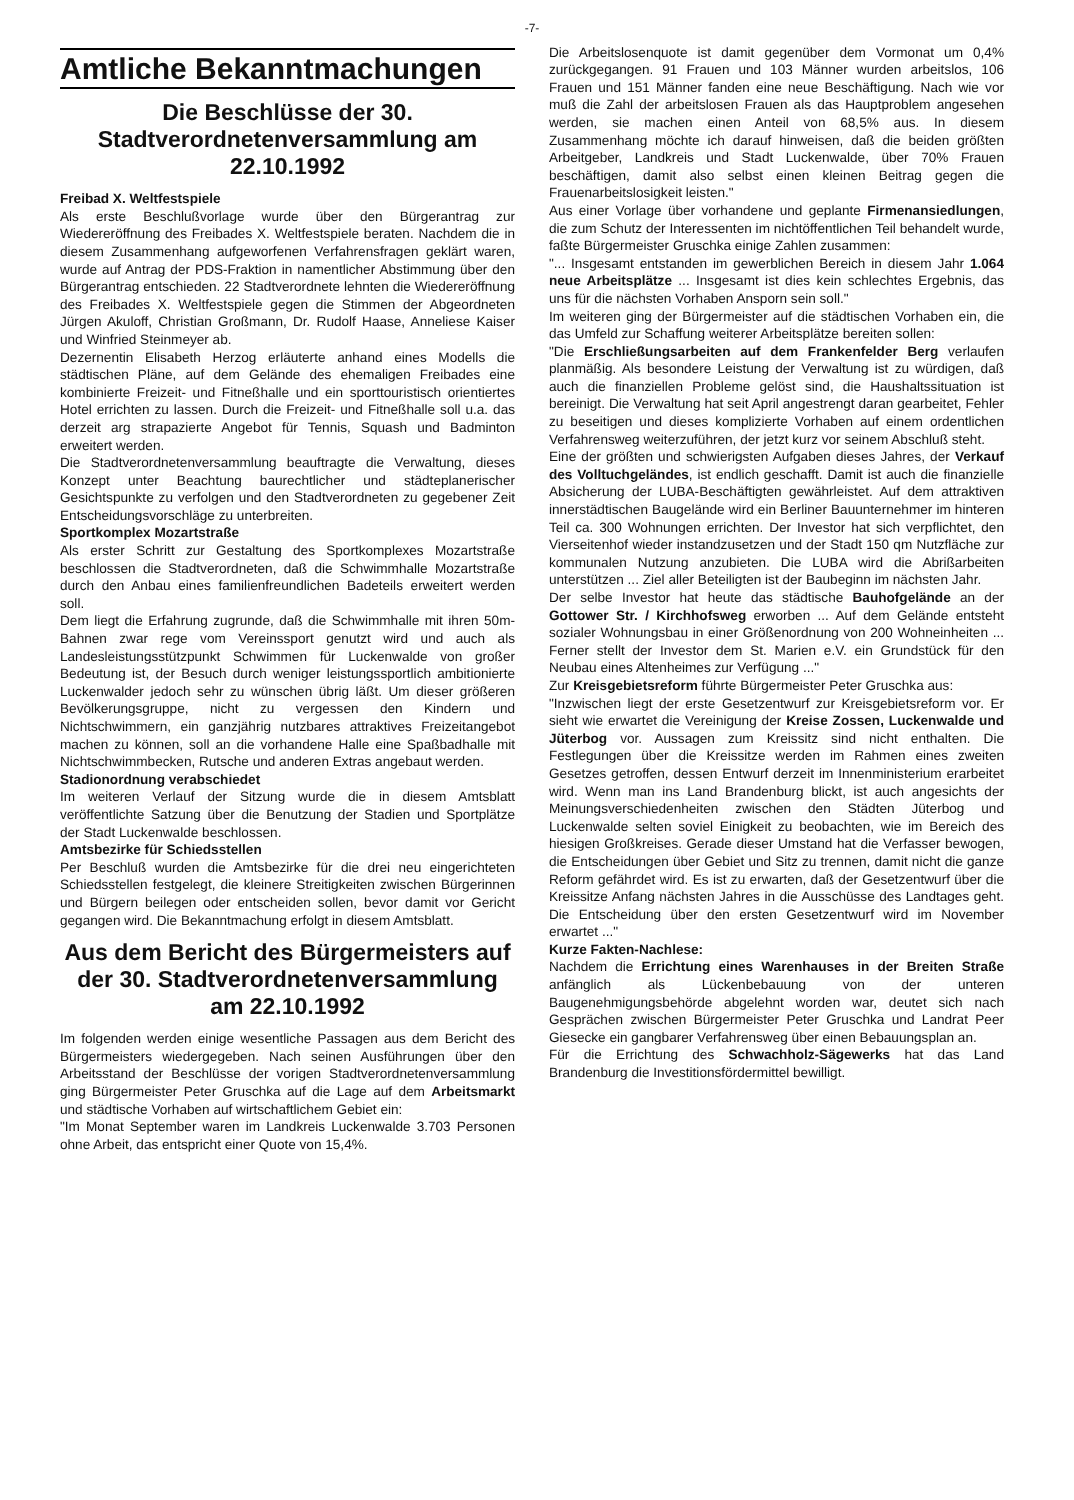-7-
Amtliche Bekanntmachungen
Die Beschlüsse der 30. Stadtverordnetenversammlung am 22.10.1992
Freibad X. Weltfestspiele
Als erste Beschlußvorlage wurde über den Bürgerantrag zur Wiedereröffnung des Freibades X. Weltfestspiele beraten. Nachdem die in diesem Zusammenhang aufgeworfenen Verfahrensfragen geklärt waren, wurde auf Antrag der PDS-Fraktion in namentlicher Abstimmung über den Bürgerantrag entschieden. 22 Stadtverordnete lehnten die Wiedereröffnung des Freibades X. Weltfestspiele gegen die Stimmen der Abgeordneten Jürgen Akuloff, Christian Großmann, Dr. Rudolf Haase, Anneliese Kaiser und Winfried Steinmeyer ab.
Dezernentin Elisabeth Herzog erläuterte anhand eines Modells die städtischen Pläne, auf dem Gelände des ehemaligen Freibades eine kombinierte Freizeit- und Fitneßhalle und ein sporttouristisch orientiertes Hotel errichten zu lassen. Durch die Freizeit- und Fitneßhalle soll u.a. das derzeit arg strapazierte Angebot für Tennis, Squash und Badminton erweitert werden.
Die Stadtverordnetenversammlung beauftragte die Verwaltung, dieses Konzept unter Beachtung baurechtlicher und städteplanerischer Gesichtspunkte zu verfolgen und den Stadtverordneten zu gegebener Zeit Entscheidungsvorschläge zu unterbreiten.
Sportkomplex Mozartstraße
Als erster Schritt zur Gestaltung des Sportkomplexes Mozartstraße beschlossen die Stadtverordneten, daß die Schwimmhalle Mozartstraße durch den Anbau eines familienfreundlichen Badeteils erweitert werden soll.
Dem liegt die Erfahrung zugrunde, daß die Schwimmhalle mit ihren 50m-Bahnen zwar rege vom Vereinssport genutzt wird und auch als Landesleistungsstützpunkt Schwimmen für Luckenwalde von großer Bedeutung ist, der Besuch durch weniger leistungssportlich ambitionierte Luckenwalder jedoch sehr zu wünschen übrig läßt. Um dieser größeren Bevölkerungsgruppe, nicht zu vergessen den Kindern und Nichtschwimmern, ein ganzjährig nutzbares attraktives Freizeitangebot machen zu können, soll an die vorhandene Halle eine Spaßbadhalle mit Nichtschwimmbecken, Rutsche und anderen Extras angebaut werden.
Stadionordnung verabschiedet
Im weiteren Verlauf der Sitzung wurde die in diesem Amtsblatt veröffentlichte Satzung über die Benutzung der Stadien und Sportplätze der Stadt Luckenwalde beschlossen.
Amtsbezirke für Schiedsstellen
Per Beschluß wurden die Amtsbezirke für die drei neu eingerichteten Schiedsstellen festgelegt, die kleinere Streitigkeiten zwischen Bürgerinnen und Bürgern beilegen oder entscheiden sollen, bevor damit vor Gericht gegangen wird. Die Bekanntmachung erfolgt in diesem Amtsblatt.
Aus dem Bericht des Bürgermeisters auf der 30. Stadtverordnetenversammlung am 22.10.1992
Im folgenden werden einige wesentliche Passagen aus dem Bericht des Bürgermeisters wiedergegeben. Nach seinen Ausführungen über den Arbeitsstand der Beschlüsse der vorigen Stadtverordnetenversammlung ging Bürgermeister Peter Gruschka auf die Lage auf dem Arbeitsmarkt und städtische Vorhaben auf wirtschaftlichem Gebiet ein:
"Im Monat September waren im Landkreis Luckenwalde 3.703 Personen ohne Arbeit, das entspricht einer Quote von 15,4%.
Die Arbeitslosenquote ist damit gegenüber dem Vormonat um 0,4% zurückgegangen. 91 Frauen und 103 Männer wurden arbeitslos, 106 Frauen und 151 Männer fanden eine neue Beschäftigung. Nach wie vor muß die Zahl der arbeitslosen Frauen als das Hauptproblem angesehen werden, sie machen einen Anteil von 68,5% aus. In diesem Zusammenhang möchte ich darauf hinweisen, daß die beiden größten Arbeitgeber, Landkreis und Stadt Luckenwalde, über 70% Frauen beschäftigen, damit also selbst einen kleinen Beitrag gegen die Frauenarbeitslosigkeit leisten."
Aus einer Vorlage über vorhandene und geplante Firmenansiedlungen, die zum Schutz der Interessenten im nichtöffentlichen Teil behandelt wurde, faßte Bürgermeister Gruschka einige Zahlen zusammen:
"... Insgesamt entstanden im gewerblichen Bereich in diesem Jahr 1.064 neue Arbeitsplätze ... Insgesamt ist dies kein schlechtes Ergebnis, das uns für die nächsten Vorhaben Ansporn sein soll."
Im weiteren ging der Bürgermeister auf die städtischen Vorhaben ein, die das Umfeld zur Schaffung weiterer Arbeitsplätze bereiten sollen:
"Die Erschließungsarbeiten auf dem Frankenfelder Berg verlaufen planmäßig. Als besondere Leistung der Verwaltung ist zu würdigen, daß auch die finanziellen Probleme gelöst sind, die Haushaltssituation ist bereinigt. Die Verwaltung hat seit April angestrengt daran gearbeitet, Fehler zu beseitigen und dieses komplizierte Vorhaben auf einem ordentlichen Verfahrensweg weiterzuführen, der jetzt kurz vor seinem Abschluß steht.
Eine der größten und schwierigsten Aufgaben dieses Jahres, der Verkauf des Volltuchgeländes, ist endlich geschafft. Damit ist auch die finanzielle Absicherung der LUBA-Beschäftigten gewährleistet. Auf dem attraktiven innerstädtischen Baugelände wird ein Berliner Bauunternehmer im hinteren Teil ca. 300 Wohnungen errichten. Der Investor hat sich verpflichtet, den Vierseitenhof wieder instandzusetzen und der Stadt 150 qm Nutzfläche zur kommunalen Nutzung anzubieten. Die LUBA wird die Abrißarbeiten unterstützen ... Ziel aller Beteiligten ist der Baubeginn im nächsten Jahr.
Der selbe Investor hat heute das städtische Bauhofgelände an der Gottower Str. / Kirchhofsweg erworben ... Auf dem Gelände entsteht sozialer Wohnungsbau in einer Größenordnung von 200 Wohneinheiten ... Ferner stellt der Investor dem St. Marien e.V. ein Grundstück für den Neubau eines Altenheimes zur Verfügung ..."
Zur Kreisgebietsreform führte Bürgermeister Peter Gruschka aus:
"Inzwischen liegt der erste Gesetzentwurf zur Kreisgebietsreform vor. Er sieht wie erwartet die Vereinigung der Kreise Zossen, Luckenwalde und Jüterbog vor. Aussagen zum Kreissitz sind nicht enthalten. Die Festlegungen über die Kreissitze werden im Rahmen eines zweiten Gesetzes getroffen, dessen Entwurf derzeit im Innenministerium erarbeitet wird. Wenn man ins Land Brandenburg blickt, ist auch angesichts der Meinungsverschiedenheiten zwischen den Städten Jüterbog und Luckenwalde selten soviel Einigkeit zu beobachten, wie im Bereich des hiesigen Großkreises. Gerade dieser Umstand hat die Verfasser bewogen, die Entscheidungen über Gebiet und Sitz zu trennen, damit nicht die ganze Reform gefährdet wird. Es ist zu erwarten, daß der Gesetzentwurf über die Kreissitze Anfang nächsten Jahres in die Ausschüsse des Landtages geht. Die Entscheidung über den ersten Gesetzentwurf wird im November erwartet ..."
Kurze Fakten-Nachlese:
Nachdem die Errichtung eines Warenhauses in der Breiten Straße anfänglich als Lückenbebauung von der unteren Baugenehmigungsbehörde abgelehnt worden war, deutet sich nach Gesprächen zwischen Bürgermeister Peter Gruschka und Landrat Peer Giesecke ein gangbarer Verfahrensweg über einen Bebauungsplan an.
Für die Errichtung des Schwachholz-Sägewerks hat das Land Brandenburg die Investitionsfördermittel bewilligt.